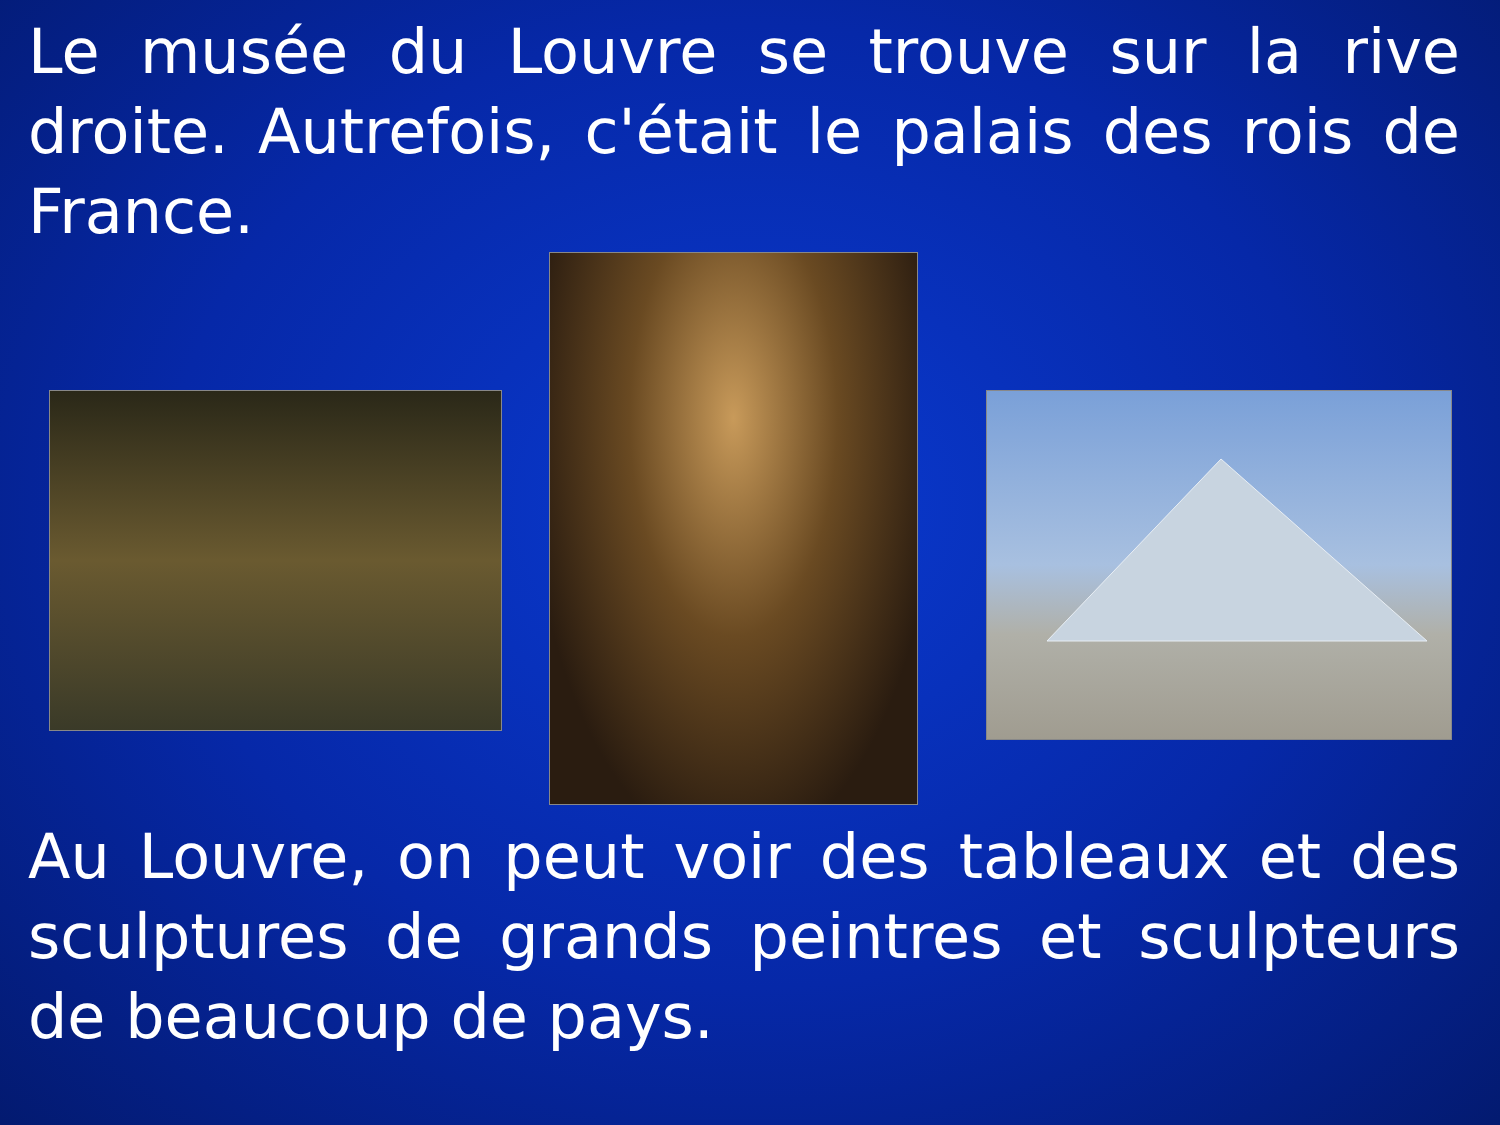Le musée du Louvre se trouve sur la rive droite. Autrefois, c'était le palais des rois de France.
Au Louvre, on peut voir des tableaux et des sculptures de grands peintres et sculpteurs de beaucoup de pays.